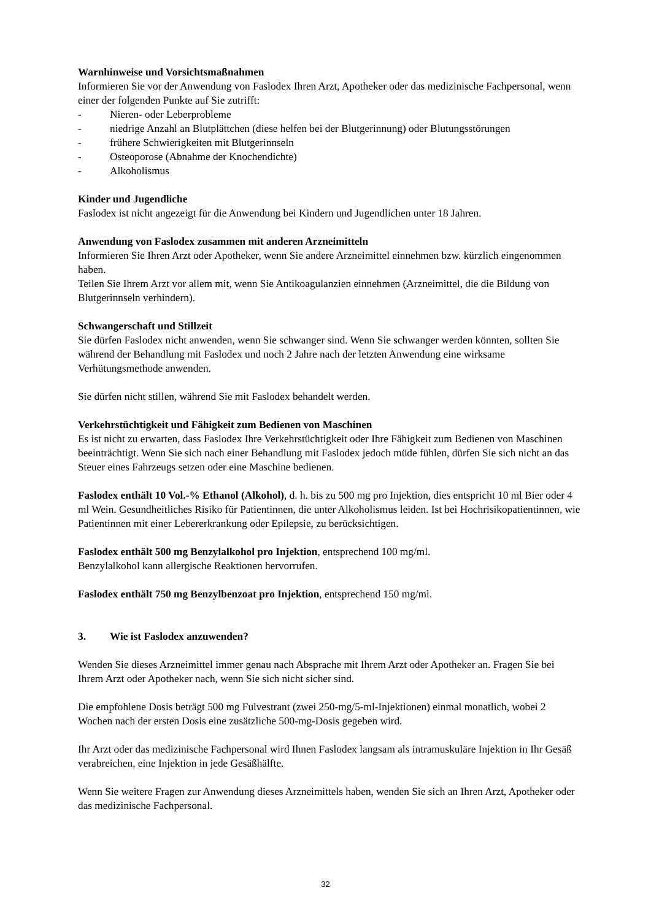Warnhinweise und Vorsichtsmaßnahmen
Informieren Sie vor der Anwendung von Faslodex Ihren Arzt, Apotheker oder das medizinische Fachpersonal, wenn einer der folgenden Punkte auf Sie zutrifft:
- Nieren- oder Leberprobleme
- niedrige Anzahl an Blutplättchen (diese helfen bei der Blutgerinnung) oder Blutungsstörungen
- frühere Schwierigkeiten mit Blutgerinnseln
- Osteoporose (Abnahme der Knochendichte)
- Alkoholismus
Kinder und Jugendliche
Faslodex ist nicht angezeigt für die Anwendung bei Kindern und Jugendlichen unter 18 Jahren.
Anwendung von Faslodex zusammen mit anderen Arzneimitteln
Informieren Sie Ihren Arzt oder Apotheker, wenn Sie andere Arzneimittel einnehmen bzw. kürzlich eingenommen haben.
Teilen Sie Ihrem Arzt vor allem mit, wenn Sie Antikoagulanzien einnehmen (Arzneimittel, die die Bildung von Blutgerinnseln verhindern).
Schwangerschaft und Stillzeit
Sie dürfen Faslodex nicht anwenden, wenn Sie schwanger sind. Wenn Sie schwanger werden könnten, sollten Sie während der Behandlung mit Faslodex und noch 2 Jahre nach der letzten Anwendung eine wirksame Verhütungsmethode anwenden.
Sie dürfen nicht stillen, während Sie mit Faslodex behandelt werden.
Verkehrstüchtigkeit und Fähigkeit zum Bedienen von Maschinen
Es ist nicht zu erwarten, dass Faslodex Ihre Verkehrstüchtigkeit oder Ihre Fähigkeit zum Bedienen von Maschinen beeinträchtigt. Wenn Sie sich nach einer Behandlung mit Faslodex jedoch müde fühlen, dürfen Sie sich nicht an das Steuer eines Fahrzeugs setzen oder eine Maschine bedienen.
Faslodex enthält 10 Vol.-% Ethanol (Alkohol), d. h. bis zu 500 mg pro Injektion, dies entspricht 10 ml Bier oder 4 ml Wein. Gesundheitliches Risiko für Patientinnen, die unter Alkoholismus leiden. Ist bei Hochrisikopatientinnen, wie Patientinnen mit einer Lebererkrankung oder Epilepsie, zu berücksichtigen.
Faslodex enthält 500 mg Benzylalkohol pro Injektion, entsprechend 100 mg/ml.
Benzylalkohol kann allergische Reaktionen hervorrufen.
Faslodex enthält 750 mg Benzylbenzoat pro Injektion, entsprechend 150 mg/ml.
3. Wie ist Faslodex anzuwenden?
Wenden Sie dieses Arzneimittel immer genau nach Absprache mit Ihrem Arzt oder Apotheker an. Fragen Sie bei Ihrem Arzt oder Apotheker nach, wenn Sie sich nicht sicher sind.
Die empfohlene Dosis beträgt 500 mg Fulvestrant (zwei 250-mg/5-ml-Injektionen) einmal monatlich, wobei 2 Wochen nach der ersten Dosis eine zusätzliche 500-mg-Dosis gegeben wird.
Ihr Arzt oder das medizinische Fachpersonal wird Ihnen Faslodex langsam als intramuskuläre Injektion in Ihr Gesäß verabreichen, eine Injektion in jede Gesäßhälfte.
Wenn Sie weitere Fragen zur Anwendung dieses Arzneimittels haben, wenden Sie sich an Ihren Arzt, Apotheker oder das medizinische Fachpersonal.
32